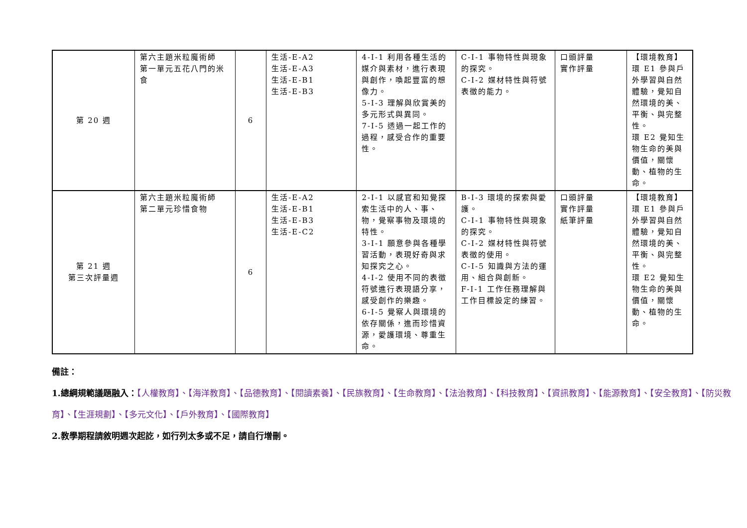| 第 20 週 | 第六主題米粒魔術師 第一單元五花八門的米食 | 6 | 生活-E-A2 生活-E-A3 生活-E-B1 生活-E-B3 | 4-I-1 利用各種生活的媒介與素材，進行表現與創作，喚起豐富的想像力。 5-I-3 理解與欣賞美的多元形式與異同。 7-I-5 透過一起工作的過程，感受合作的重要性。 | C-I-1 事物特性與現象的探究。 C-I-2 媒材特性與符號表徵的能力。 | 口頭評量 實作評量 | 【環境教育】 環 E1 參與戶外學習與自然體驗，覺知自然環境的美、平衡、與完整性。 環 E2 覺知生物生命的美與價值，關懷動、植物的生命。 |
| 第 21 週 第三次評量週 | 第六主題米粒魔術師 第二單元珍惜食物 | 6 | 生活-E-A2 生活-E-B1 生活-E-B3 生活-E-C2 | 2-I-1 以感官和知覺探索生活中的人、事、物，覺察事物及環境的特性。 3-I-1 願意參與各種學習活動，表現好奇與求知探究之心。 4-I-2 使用不同的表徵符號進行表現語分享，感受創作的樂趣。 6-I-5 覺察人與環境的依存關係，進而珍惜資源，愛護環境、尊重生命。 | B-I-3 環境的探索與愛護。 C-I-1 事物特性與現象的探究。 C-I-2 媒材特性與符號表徵的使用。 C-I-5 知識與方法的運用、組合與創新。 F-I-1 工作任務理解與工作目標設定的練習。 | 口頭評量 實作評量 紙筆評量 | 【環境教育】 環 E1 參與戶外學習與自然體驗，覺知自然環境的美、平衡、與完整性。 環 E2 覺知生物生命的美與價值，關懷動、植物的生命。 |
備註：
1.總綱規範議題融入：【人權教育】、【海洋教育】、【品德教育】、【閱讀素養】、【民族教育】、【生命教育】、【法治教育】、【科技教育】、【資訊教育】、【能源教育】、【安全教育】、【防災教育】、【生涯規劃】、【多元文化】、【戶外教育】、【國際教育】
2.教學期程請敘明週次起訖，如行列太多或不足，請自行增刪。